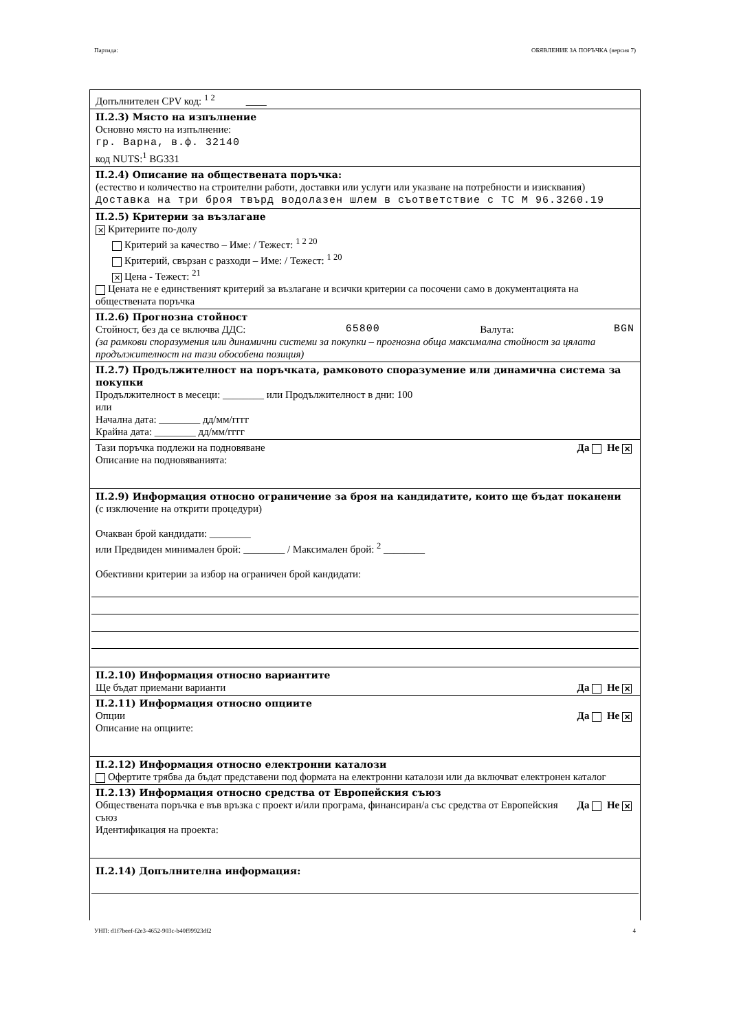Партида: ОБЯВЛЕНИЕ ЗА ПОРЪЧКА (версия 7)
Допълнителен CPV код: <sup>1 2</sup> ____
II.2.3) Място на изпълнение
Основно място на изпълнение:
гр. Варна, в.ф. 32140
код NUTS:<sup>1</sup> BG331
II.2.4) Описание на обществената поръчка:
(естество и количество на строителни работи, доставки или услуги или указване на потребности и изисквания)
Доставка на три броя твърд водолазен шлем в съответствие с ТС М 96.3260.19
II.2.5) Критерии за възлагане
✕ Критериите по-долу
Критерий за качество – Име: / Тежест: <sup>1 2 20</sup>
Критерий, свързан с разходи – Име: / Тежест: <sup>1 20</sup>
✕ Цена - Тежест: <sup>21</sup>
Цената не е единственият критерий за възлагане и всички критерии са посочени само в документацията на обществената поръчка
II.2.6) Прогнозна стойност
Стойност, без да се включва ДДС: 65800 Валута: BGN
(за рамкови споразумения или динамични системи за покупки – прогнозна обща максимална стойност за цялата продължителност на тази обособена позиция)
II.2.7) Продължителност на поръчката, рамковото споразумение или динамична система за покупки
Продължителност в месеци: ________ или Продължителност в дни: 100
или
Начална дата: ________ дд/мм/гггг
Крайна дата: ________ дд/мм/гггг
Тази поръчка подлежи на подновяване Да Не ✕
Описание на подновяванията:
II.2.9) Информация относно ограничение за броя на кандидатите, които ще бъдат поканени
(с изключение на открити процедури)
Очакван брой кандидати: ________
или Предвиден минимален брой: ________ / Максимален брой: <sup>2</sup> ________
Обективни критерии за избор на ограничен брой кандидати:
II.2.10) Информация относно вариантите
Ще бъдат приемани варианти Да Не ✕
II.2.11) Информация относно опциите
Опции Да Не ✕
Описание на опциите:
II.2.12) Информация относно електронни каталози
Офертите трябва да бъдат представени под формата на електронни каталози или да включват електронен каталог
II.2.13) Информация относно средства от Европейския съюз
Обществената поръчка е във връзка с проект и/или програма, финансиран/а със средства от Европейския съюз Да Не ✕
Идентификация на проекта:
II.2.14) Допълнителна информация:
УНП: d1f7beef-f2e3-4652-903c-b40f99923df2 4